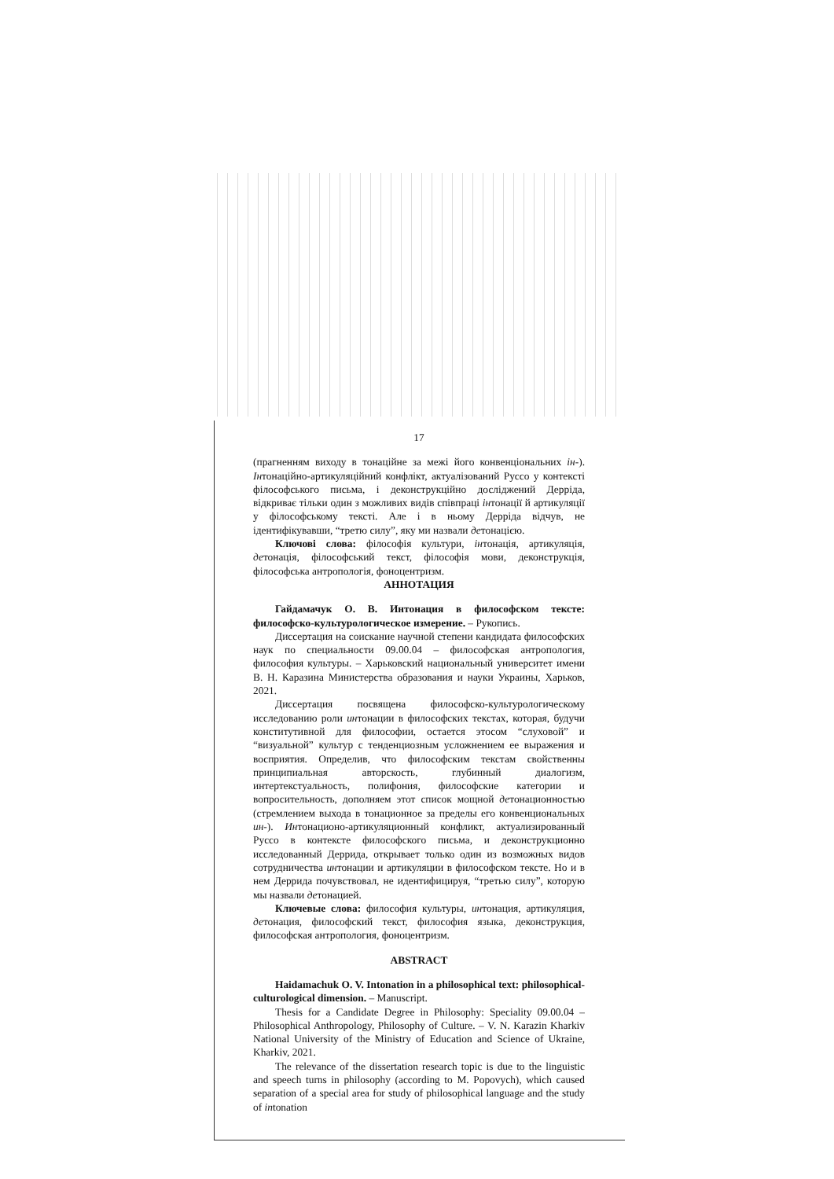17
(прагненням виходу в тонаційне за межі його конвенціональних ін-). Інтонаційно-артикуляційний конфлікт, актуалізований Руссо у контексті філософського письма, і деконструкційно досліджений Дерріда, відкриває тільки один з можливих видів співпраці інтонації й артикуляції у філософському тексті. Але і в ньому Дерріда відчув, не ідентифікувавши, “третю силу”, яку ми назвали детонацією.
Ключові слова: філософія культури, інтонація, артикуляція, детонація, філософський текст, філософія мови, деконструкція, філософська антропологія, фоноцентризм.
АННОТАЦИЯ
Гайдамачук О. В. Интонация в философском тексте: философско-культурологическое измерение. – Рукопись.
Диссертация на соискание научной степени кандидата философских наук по специальности 09.00.04 – философская антропология, философия культуры. – Харьковский национальный университет имени В. Н. Каразина Министерства образования и науки Украины, Харьков, 2021.
Диссертация посвящена философско-культурологическому исследованию роли интонации в философских текстах, которая, будучи конститутивной для философии, остается этосом “слуховой” и “визуальной” культур с тенденциозным усложнением ее выражения и восприятия. Определив, что философским текстам свойственны принципиальная авторскость, глубинный диалогизм, интертекстуальность, полифония, философские категории и вопросительность, дополняем этот список мощной детонационностью (стремлением выхода в тонационное за пределы его конвенциональных ин-). Интонационо-артикуляционный конфликт, актуализированный Руссо в контексте философского письма, и деконструкционно исследованный Деррида, открывает только один из возможных видов сотрудничества интонации и артикуляции в философском тексте. Но и в нем Деррида почувствовал, не идентифицируя, “третью силу”, которую мы назвали детонацией.
Ключевые слова: философия культуры, интонация, артикуляция, детонация, философский текст, философия языка, деконструкция, философская антропология, фоноцентризм.
ABSTRACT
Haidamachuk O. V. Intonation in a philosophical text: philosophical-culturological dimension. – Manuscript.
Thesis for a Candidate Degree in Philosophy: Speciality 09.00.04 – Philosophical Anthropology, Philosophy of Culture. – V. N. Karazin Kharkiv National University of the Ministry of Education and Science of Ukraine, Kharkiv, 2021.
The relevance of the dissertation research topic is due to the linguistic and speech turns in philosophy (according to M. Popovych), which caused separation of a special area for study of philosophical language and the study of intonation